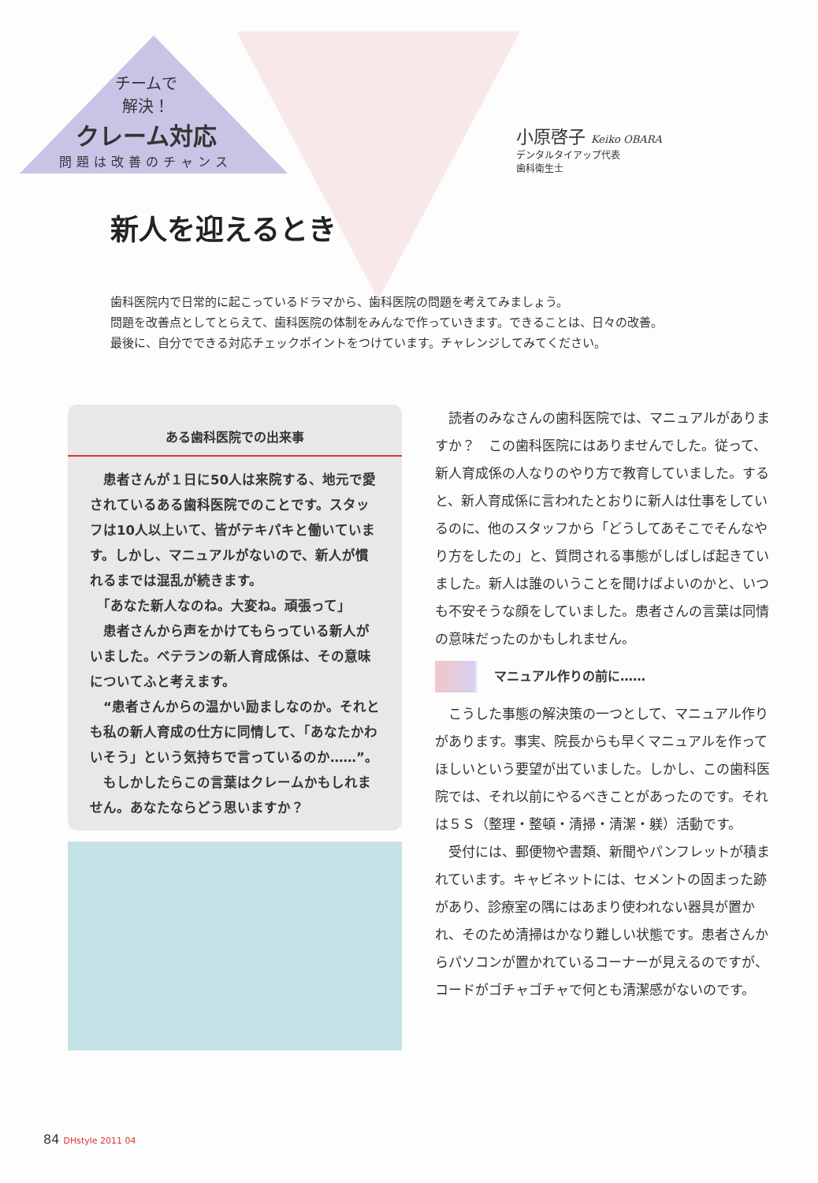チームで
解決！
クレーム対応
問題は改善のチャンス
小原啓子 Keiko OBARA
デンタルタイアップ代表
歯科衛生士
新人を迎えるとき
歯科医院内で日常的に起こっているドラマから、歯科医院の問題を考えてみましょう。
問題を改善点としてとらえて、歯科医院の体制をみんなで作っていきます。できることは、日々の改善。
最後に、自分でできる対応チェックポイントをつけています。チャレンジしてみてください。
ある歯科医院での出来事
　患者さんが１日に50人は来院する、地元で愛されているある歯科医院でのことです。スタッフは10人以上いて、皆がテキパキと働いています。しかし、マニュアルがないので、新人が慣れるまでは混乱が続きます。
　「あなた新人なのね。大変ね。頑張って」
　患者さんから声をかけてもらっている新人がいました。ベテランの新人育成係は、その意味についてふと考えます。
　“患者さんからの温かい励ましなのか。それとも私の新人育成の仕方に同情して、「あなたかわいそう」という気持ちで言っているのか……”。
　もしかしたらこの言葉はクレームかもしれません。あなたならどう思いますか？
読者のみなさんの歯科医院では、マニュアルがありますか？　この歯科医院にはありませんでした。従って、新人育成係の人なりのやり方で教育していました。すると、新人育成係に言われたとおりに新人は仕事をしているのに、他のスタッフから「どうしてあそこでそんなやり方をしたの」と、質問される事態がしばしば起きていました。新人は誰のいうことを聞けばよいのかと、いつも不安そうな顔をしていました。患者さんの言葉は同情の意味だったのかもしれません。
マニュアル作りの前に……
こうした事態の解決策の一つとして、マニュアル作りがあります。事実、院長からも早くマニュアルを作ってほしいという要望が出ていました。しかし、この歯科医院では、それ以前にやるべきことがあったのです。それは５Ｓ（整理・整頓・清掃・清潔・躾）活動です。
受付には、郵便物や書類、新聞やパンフレットが積まれています。キャビネットには、セメントの固まった跡があり、診療室の隅にはあまり使われない器具が置かれ、そのため清掃はかなり難しい状態です。患者さんからパソコンが置かれているコーナーが見えるのですが、コードがゴチャゴチャで何とも清潔感がないのです。
84 DHstyle 2011 04